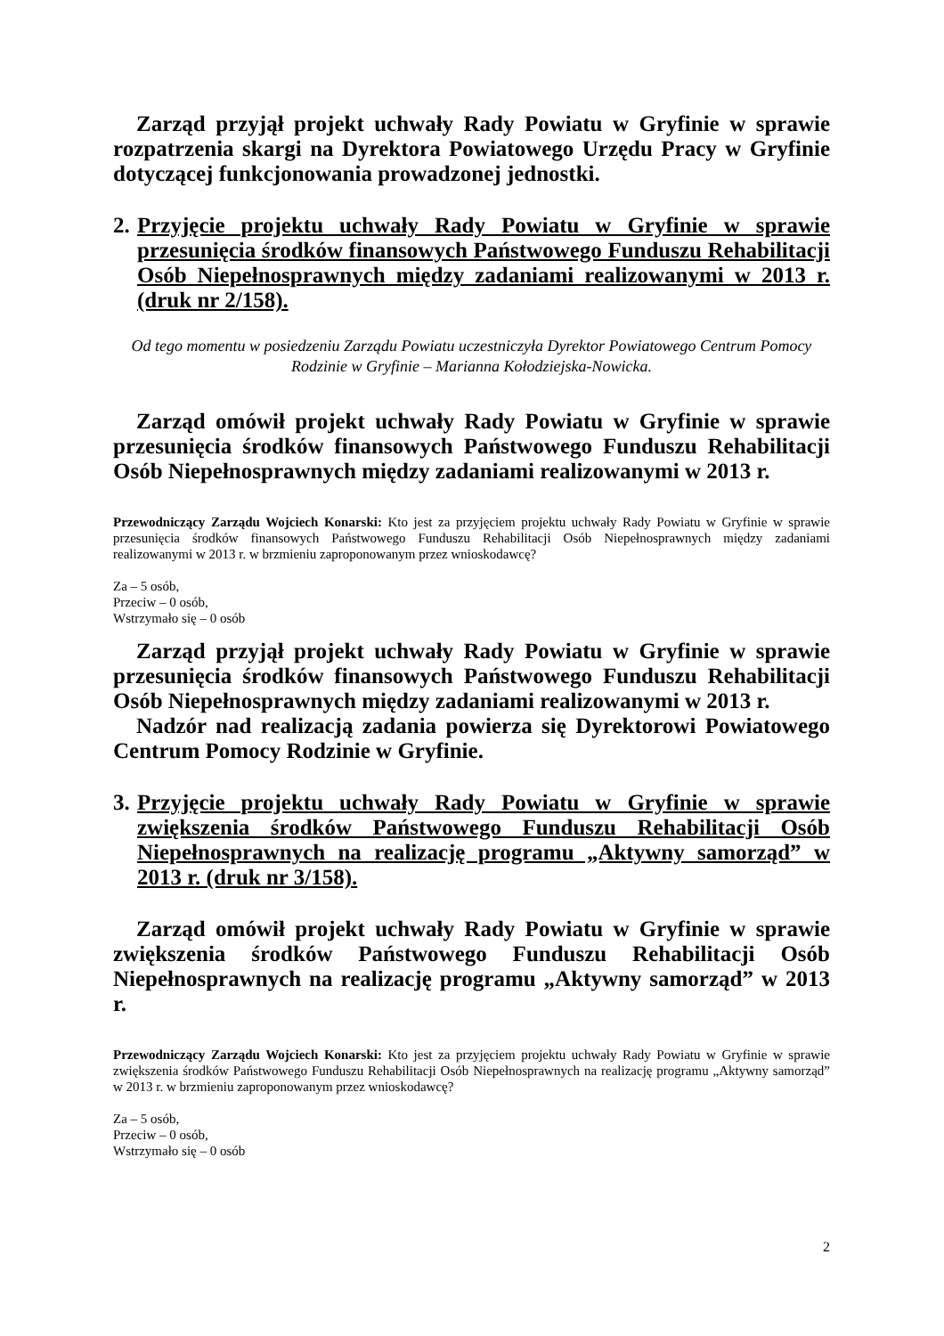Zarząd przyjął projekt uchwały Rady Powiatu w Gryfinie w sprawie rozpatrzenia skargi na Dyrektora Powiatowego Urzędu Pracy w Gryfinie dotyczącej funkcjonowania prowadzonej jednostki.
2. Przyjęcie projektu uchwały Rady Powiatu w Gryfinie w sprawie przesunięcia środków finansowych Państwowego Funduszu Rehabilitacji Osób Niepełnosprawnych między zadaniami realizowanymi w 2013 r. (druk nr 2/158).
Od tego momentu w posiedzeniu Zarządu Powiatu uczestniczyła Dyrektor Powiatowego Centrum Pomocy Rodzinie w Gryfinie – Marianna Kołodziejska-Nowicka.
Zarząd omówił projekt uchwały Rady Powiatu w Gryfinie w sprawie przesunięcia środków finansowych Państwowego Funduszu Rehabilitacji Osób Niepełnosprawnych między zadaniami realizowanymi w 2013 r.
Przewodniczący Zarządu Wojciech Konarski: Kto jest za przyjęciem projektu uchwały Rady Powiatu w Gryfinie w sprawie przesunięcia środków finansowych Państwowego Funduszu Rehabilitacji Osób Niepełnosprawnych między zadaniami realizowanymi w 2013 r. w brzmieniu zaproponowanym przez wnioskodawcę?
Za – 5 osób,
Przeciw – 0 osób,
Wstrzymało się – 0 osób
Zarząd przyjął projekt uchwały Rady Powiatu w Gryfinie w sprawie przesunięcia środków finansowych Państwowego Funduszu Rehabilitacji Osób Niepełnosprawnych między zadaniami realizowanymi w 2013 r.
Nadzór nad realizacją zadania powierza się Dyrektorowi Powiatowego Centrum Pomocy Rodzinie w Gryfinie.
3. Przyjęcie projektu uchwały Rady Powiatu w Gryfinie w sprawie zwiększenia środków Państwowego Funduszu Rehabilitacji Osób Niepełnosprawnych na realizację programu „Aktywny samorząd” w 2013 r. (druk nr 3/158).
Zarząd omówił projekt uchwały Rady Powiatu w Gryfinie w sprawie zwiększenia środków Państwowego Funduszu Rehabilitacji Osób Niepełnosprawnych na realizację programu „Aktywny samorząd” w 2013 r.
Przewodniczący Zarządu Wojciech Konarski: Kto jest za przyjęciem projektu uchwały Rady Powiatu w Gryfinie w sprawie zwiększenia środków Państwowego Funduszu Rehabilitacji Osób Niepełnosprawnych na realizację programu „Aktywny samorząd” w 2013 r. w brzmieniu zaproponowanym przez wnioskodawcę?
Za – 5 osób,
Przeciw – 0 osób,
Wstrzymało się – 0 osób
2